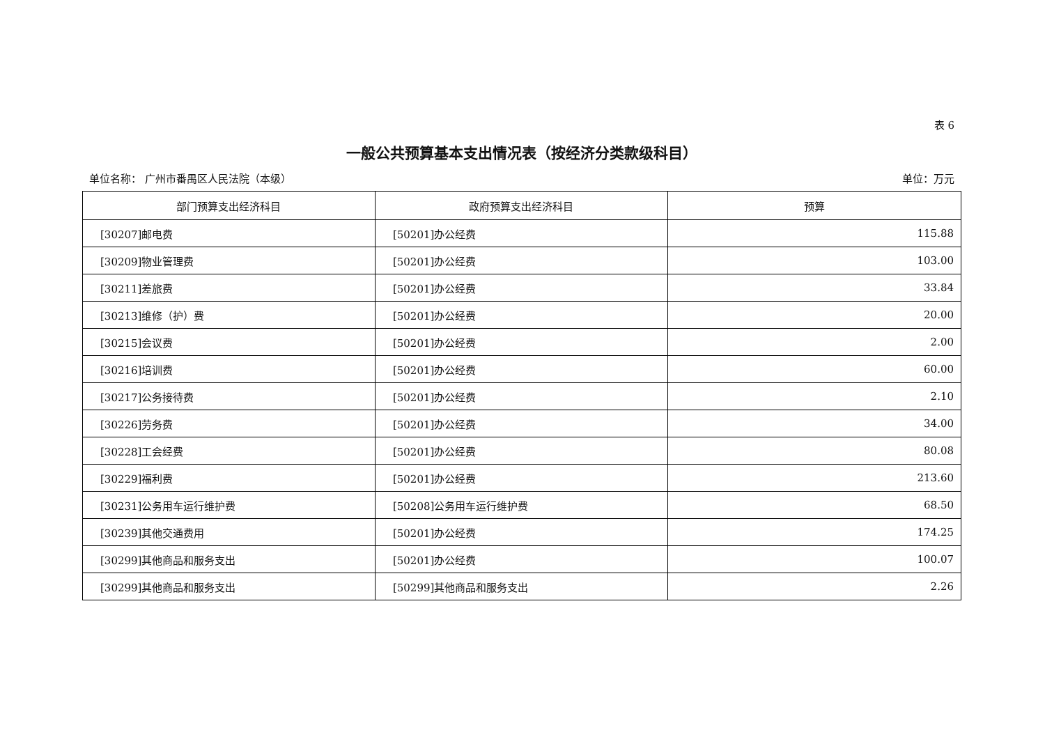表 6
一般公共预算基本支出情况表（按经济分类款级科目）
单位名称： 广州市番禺区人民法院（本级） 单位：万元
| 部门预算支出经济科目 | 政府预算支出经济科目 | 预算 |
| --- | --- | --- |
| [30207]邮电费 | [50201]办公经费 | 115.88 |
| [30209]物业管理费 | [50201]办公经费 | 103.00 |
| [30211]差旅费 | [50201]办公经费 | 33.84 |
| [30213]维修（护）费 | [50201]办公经费 | 20.00 |
| [30215]会议费 | [50201]办公经费 | 2.00 |
| [30216]培训费 | [50201]办公经费 | 60.00 |
| [30217]公务接待费 | [50201]办公经费 | 2.10 |
| [30226]劳务费 | [50201]办公经费 | 34.00 |
| [30228]工会经费 | [50201]办公经费 | 80.08 |
| [30229]福利费 | [50201]办公经费 | 213.60 |
| [30231]公务用车运行维护费 | [50208]公务用车运行维护费 | 68.50 |
| [30239]其他交通费用 | [50201]办公经费 | 174.25 |
| [30299]其他商品和服务支出 | [50201]办公经费 | 100.07 |
| [30299]其他商品和服务支出 | [50299]其他商品和服务支出 | 2.26 |